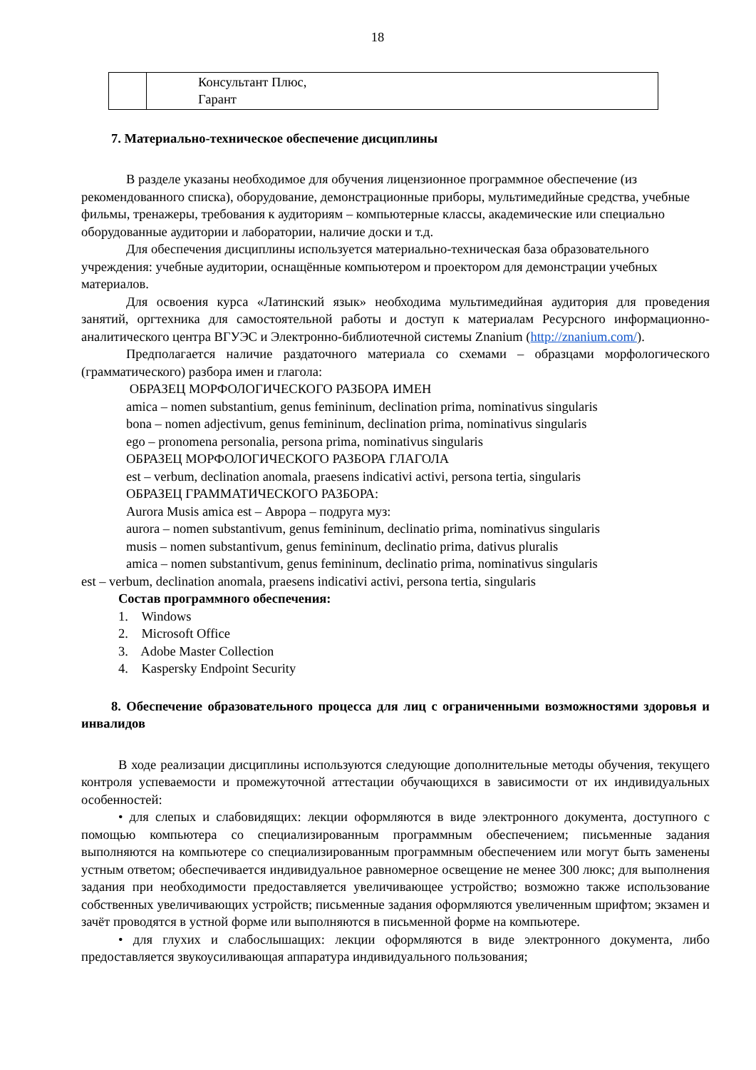18
| | Консультант Плюс, Гарант |
7. Материально-техническое обеспечение дисциплины
В разделе указаны необходимое для обучения лицензионное программное обеспечение (из рекомендованного списка), оборудование, демонстрационные приборы, мультимедийные средства, учебные фильмы, тренажеры, требования к аудиториям – компьютерные классы, академические или специально оборудованные аудитории и лаборатории, наличие доски и т.д.
Для обеспечения дисциплины используется материально-техническая база образовательного учреждения: учебные аудитории, оснащённые компьютером и проектором для демонстрации учебных материалов.
Для освоения курса «Латинский язык» необходима мультимедийная аудитория для проведения занятий, оргтехника для самостоятельной работы и доступ к материалам Ресурсного информационно-аналитического центра ВГУЭС и Электронно-библиотечной системы Znanium (http://znanium.com/).
Предполагается наличие раздаточного материала со схемами – образцами морфологического (грамматического) разбора имен и глагола:
ОБРАЗЕЦ МОРФОЛОГИЧЕСКОГО РАЗБОРА ИМЕН
amica – nomen substantium, genus femininum, declination prima, nominativus singularis
bona – nomen adjectivum, genus femininum, declination prima, nominativus singularis
ego – pronomena personalia, persona prima, nominativus singularis
ОБРАЗЕЦ МОРФОЛОГИЧЕСКОГО РАЗБОРА ГЛАГОЛА
est – verbum, declination anomala, praesens indicativi activi, persona tertia, singularis
ОБРАЗЕЦ ГРАММАТИЧЕСКОГО РАЗБОРА:
Aurora Musis amica est – Аврора – подруга муз:
aurora – nomen substantivum, genus femininum, declinatio prima, nominativus singularis
musis – nomen substantivum, genus femininum, declinatio prima, dativus pluralis
amica – nomen substantivum, genus femininum, declinatio prima, nominativus singularis
est – verbum, declination anomala, praesens indicativi activi, persona tertia, singularis
Состав программного обеспечения:
1. Windows
2. Microsoft Office
3. Adobe Master Collection
4. Kaspersky Endpoint Security
8. Обеспечение образовательного процесса для лиц с ограниченными возможностями здоровья и инвалидов
В ходе реализации дисциплины используются следующие дополнительные методы обучения, текущего контроля успеваемости и промежуточной аттестации обучающихся в зависимости от их индивидуальных особенностей:
• для слепых и слабовидящих: лекции оформляются в виде электронного документа, доступного с помощью компьютера со специализированным программным обеспечением; письменные задания выполняются на компьютере со специализированным программным обеспечением или могут быть заменены устным ответом; обеспечивается индивидуальное равномерное освещение не менее 300 люкс; для выполнения задания при необходимости предоставляется увеличивающее устройство; возможно также использование собственных увеличивающих устройств; письменные задания оформляются увеличенным шрифтом; экзамен и зачёт проводятся в устной форме или выполняются в письменной форме на компьютере.
• для глухих и слабослышащих: лекции оформляются в виде электронного документа, либо предоставляется звукоусиливающая аппаратура индивидуального пользования;